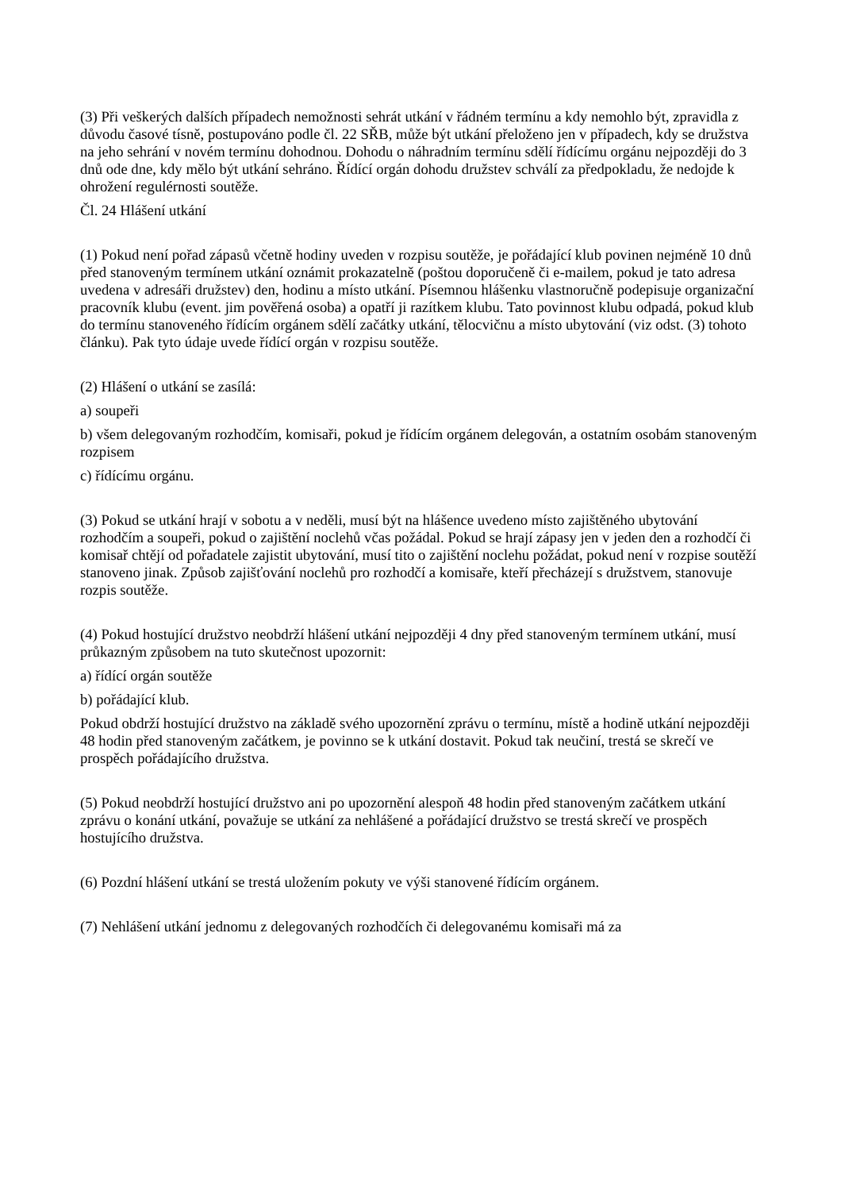(3) Při veškerých dalších případech nemožnosti sehrát utkání v řádném termínu a kdy nemohlo být, zpravidla z důvodu časové tísně, postupováno podle čl. 22 SŘB, může být utkání přeloženo jen v případech, kdy se družstva na jeho sehrání v novém termínu dohodnou. Dohodu o náhradním termínu sdělí řídícímu orgánu nejpozději do 3 dnů ode dne, kdy mělo být utkání sehráno. Řídící orgán dohodu družstev schválí za předpokladu, že nedojde k ohrožení regulérnosti soutěže.
Čl. 24 Hlášení utkání
(1) Pokud není pořad zápasů včetně hodiny uveden v rozpisu soutěže, je pořádající klub povinen nejméně 10 dnů před stanoveným termínem utkání oznámit prokazatelně (poštou doporučeně či e-mailem, pokud je tato adresa uvedena v adresáři družstev) den, hodinu a místo utkání. Písemnou hlášenku vlastnoručně podepisuje organizační pracovník klubu (event. jim pověřená osoba) a opatří ji razítkem klubu. Tato povinnost klubu odpadá, pokud klub do termínu stanoveného řídícím orgánem sdělí začátky utkání, tělocvičnu a místo ubytování (viz odst. (3) tohoto článku). Pak tyto údaje uvede řídící orgán v rozpisu soutěže.
(2) Hlášení o utkání se zasílá:
a) soupeři
b) všem delegovaným rozhodčím, komisaři, pokud je řídícím orgánem delegován, a ostatním osobám stanoveným rozpisem
c) řídícímu orgánu.
(3) Pokud se utkání hrají v sobotu a v neděli, musí být na hlášence uvedeno místo zajištěného ubytování rozhodčím a soupeři, pokud o zajištění noclehů včas požádal. Pokud se hrají zápasy jen v jeden den a rozhodčí či komisař chtějí od pořadatele zajistit ubytování, musí tito o zajištění noclehu požádat, pokud není v rozpise soutěží stanoveno jinak. Způsob zajišťování noclehů pro rozhodčí a komisaře, kteří přecházejí s družstvem, stanovuje rozpis soutěže.
(4) Pokud hostující družstvo neobdrží hlášení utkání nejpozději 4 dny před stanoveným termínem utkání, musí průkazným způsobem na tuto skutečnost upozornit:
a) řídící orgán soutěže
b) pořádající klub.
Pokud obdrží hostující družstvo na základě svého upozornění zprávu o termínu, místě a hodině utkání nejpozději 48 hodin před stanoveným začátkem, je povinno se k utkání dostavit. Pokud tak neučiní, trestá se skrečí ve prospěch pořádajícího družstva.
(5) Pokud neobdrží hostující družstvo ani po upozornění alespoň 48 hodin před stanoveným začátkem utkání zprávu o konání utkání, považuje se utkání za nehlášené a pořádající družstvo se trestá skrečí ve prospěch hostujícího družstva.
(6) Pozdní hlášení utkání se trestá uložením pokuty ve výši stanovené řídícím orgánem.
(7) Nehlášení utkání jednomu z delegovaných rozhodčích či delegovanému komisaři má za